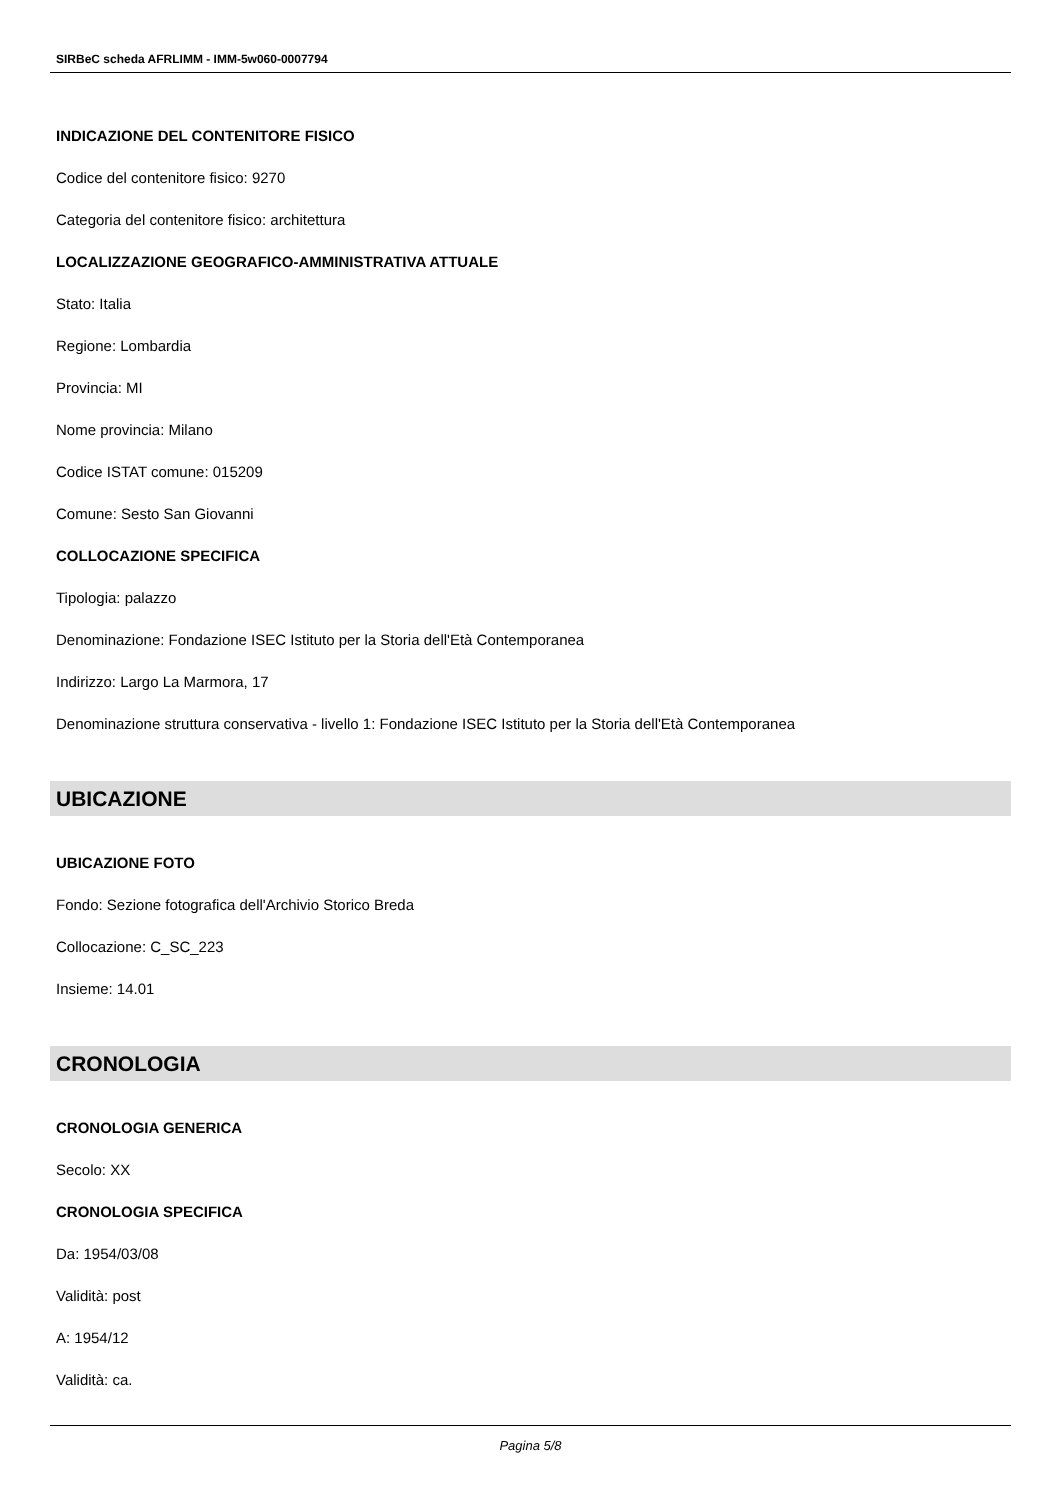SIRBeC scheda AFRLIMM - IMM-5w060-0007794
INDICAZIONE DEL CONTENITORE FISICO
Codice del contenitore fisico: 9270
Categoria del contenitore fisico: architettura
LOCALIZZAZIONE GEOGRAFICO-AMMINISTRATIVA ATTUALE
Stato: Italia
Regione: Lombardia
Provincia: MI
Nome provincia: Milano
Codice ISTAT comune: 015209
Comune: Sesto San Giovanni
COLLOCAZIONE SPECIFICA
Tipologia: palazzo
Denominazione: Fondazione ISEC Istituto per la Storia dell'Età Contemporanea
Indirizzo: Largo La Marmora, 17
Denominazione struttura conservativa - livello 1: Fondazione ISEC Istituto per la Storia dell'Età Contemporanea
UBICAZIONE
UBICAZIONE FOTO
Fondo: Sezione fotografica dell'Archivio Storico Breda
Collocazione: C_SC_223
Insieme: 14.01
CRONOLOGIA
CRONOLOGIA GENERICA
Secolo: XX
CRONOLOGIA SPECIFICA
Da: 1954/03/08
Validità: post
A: 1954/12
Validità: ca.
Pagina 5/8